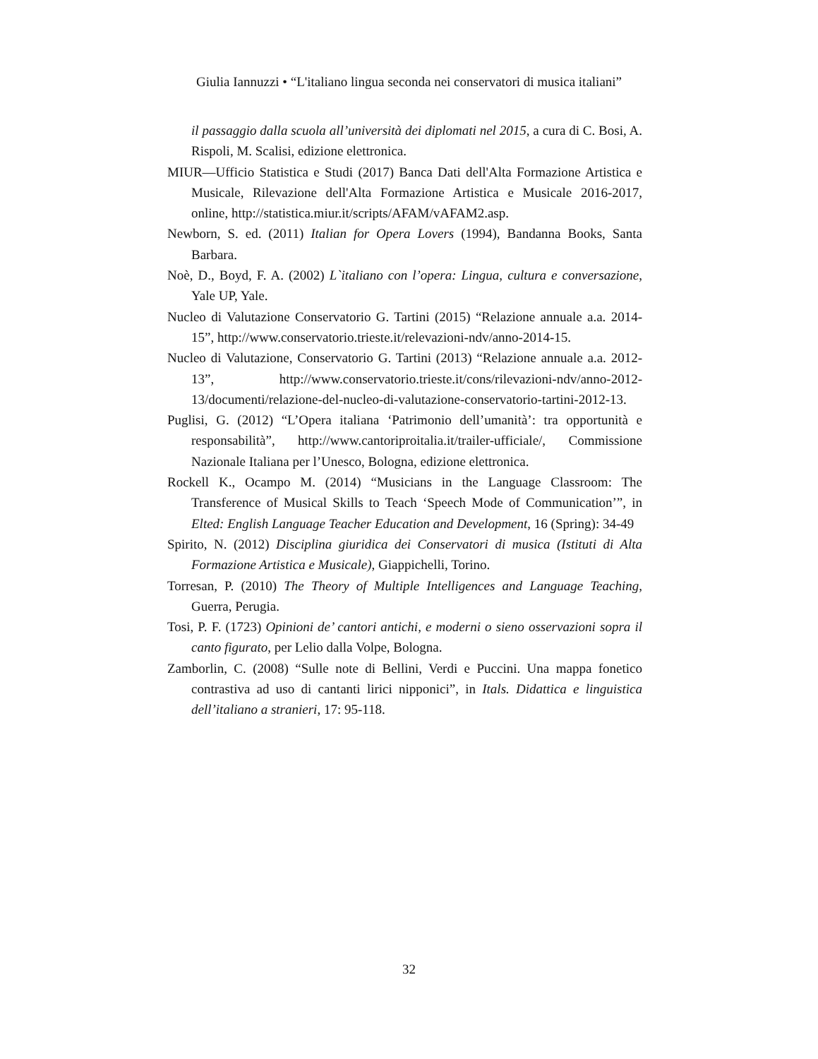Giulia Iannuzzi • “L'italiano lingua seconda nei conservatori di musica italiani”
il passaggio dalla scuola all’università dei diplomati nel 2015, a cura di C. Bosi, A. Rispoli, M. Scalisi, edizione elettronica.
MIUR—Ufficio Statistica e Studi (2017) Banca Dati dell'Alta Formazione Artistica e Musicale, Rilevazione dell'Alta Formazione Artistica e Musicale 2016-2017, online, http://statistica.miur.it/scripts/AFAM/vAFAM2.asp.
Newborn, S. ed. (2011) Italian for Opera Lovers (1994), Bandanna Books, Santa Barbara.
Noè, D., Boyd, F. A. (2002) L`italiano con l’opera: Lingua, cultura e conversazione, Yale UP, Yale.
Nucleo di Valutazione Conservatorio G. Tartini (2015) “Relazione annuale a.a. 2014-15”, http://www.conservatorio.trieste.it/relevazioni-ndv/anno-2014-15.
Nucleo di Valutazione, Conservatorio G. Tartini (2013) “Relazione annuale a.a. 2012-13”, http://www.conservatorio.trieste.it/cons/rilevazioni-ndv/anno-2012-13/documenti/relazione-del-nucleo-di-valutazione-conservatorio-tartini-2012-13.
Puglisi, G. (2012) “L’Opera italiana ‘Patrimonio dell’umanità’: tra opportunità e responsabilità”, http://www.cantoriproitalia.it/trailer-ufficiale/, Commissione Nazionale Italiana per l’Unesco, Bologna, edizione elettronica.
Rockell K., Ocampo M. (2014) “Musicians in the Language Classroom: The Transference of Musical Skills to Teach ‘Speech Mode of Communication’”, in Elted: English Language Teacher Education and Development, 16 (Spring): 34-49
Spirito, N. (2012) Disciplina giuridica dei Conservatori di musica (Istituti di Alta Formazione Artistica e Musicale), Giappichelli, Torino.
Torresan, P. (2010) The Theory of Multiple Intelligences and Language Teaching, Guerra, Perugia.
Tosi, P. F. (1723) Opinioni de’ cantori antichi, e moderni o sieno osservazioni sopra il canto figurato, per Lelio dalla Volpe, Bologna.
Zamborlin, C. (2008) “Sulle note di Bellini, Verdi e Puccini. Una mappa fonetico contrastiva ad uso di cantanti lirici nipponici”, in Itals. Didattica e linguistica dell’italiano a stranieri, 17: 95-118.
32